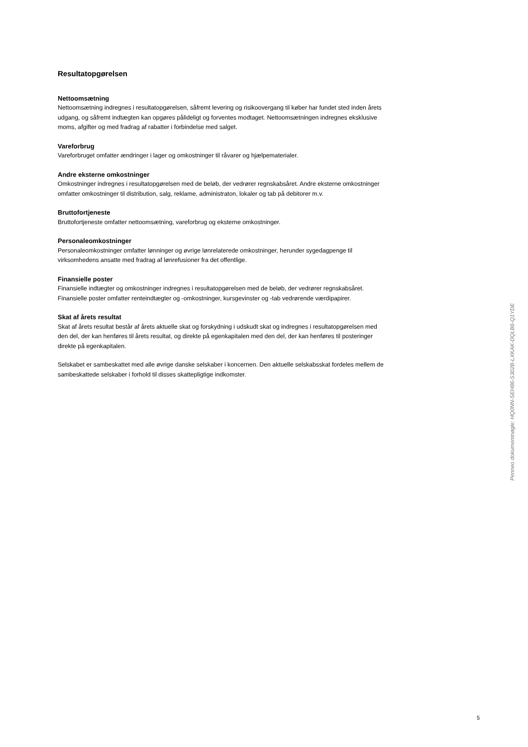Resultatopgørelsen
Nettoomsætning
Nettoomsætning indregnes i resultatopgørelsen, såfremt levering og risikoovergang til køber har fundet sted inden årets udgang, og såfremt indtægten kan opgøres pålideligt og forventes modtaget. Nettoomsætningen indregnes eksklusive moms, afgifter og med fradrag af rabatter i forbindelse med salget.
Vareforbrug
Vareforbruget omfatter ændringer i lager og omkostninger til råvarer og hjælpematerialer.
Andre eksterne omkostninger
Omkostninger indregnes i resultatopgørelsen med de beløb, der vedrører regnskabsåret. Andre eksterne omkostninger omfatter omkostninger til distribution, salg, reklame, administraton, lokaler og tab på debitorer m.v.
Bruttofortjeneste
Bruttofortjeneste omfatter nettoomsætning, vareforbrug og eksterne omkostninger.
Personaleomkostninger
Personaleomkostninger omfatter lønninger og øvrige lønrelaterede omkostninger, herunder sygedagpenge til virksomhedens ansatte med fradrag af lønrefusioner fra det offentlige.
Finansielle poster
Finansielle indtægter og omkostninger indregnes i resultatopgørelsen med de beløb, der vedrører regnskabsåret. Finansielle poster omfatter renteindtægter og -omkostninger, kursgevinster og -tab vedrørende værdipapirer.
Skat af årets resultat
Skat af årets resultat består af årets aktuelle skat og forskydning i udskudt skat og indregnes i resultatopgørelsen med den del, der kan henføres til årets resultat, og direkte på egenkapitalen med den del, der kan henføres til posteringer direkte på egenkapitalen.
Selskabet er sambeskattet med alle øvrige danske selskaber i koncernen. Den aktuelle selskabsskat fordeles mellem de sambeskattede selskaber i forhold til disses skattepligtige indkomster.
Penneo dokumentnøgle: HQ0NN-SEH86-S302B-LXKAK-DQLB6-Q1YDE
5